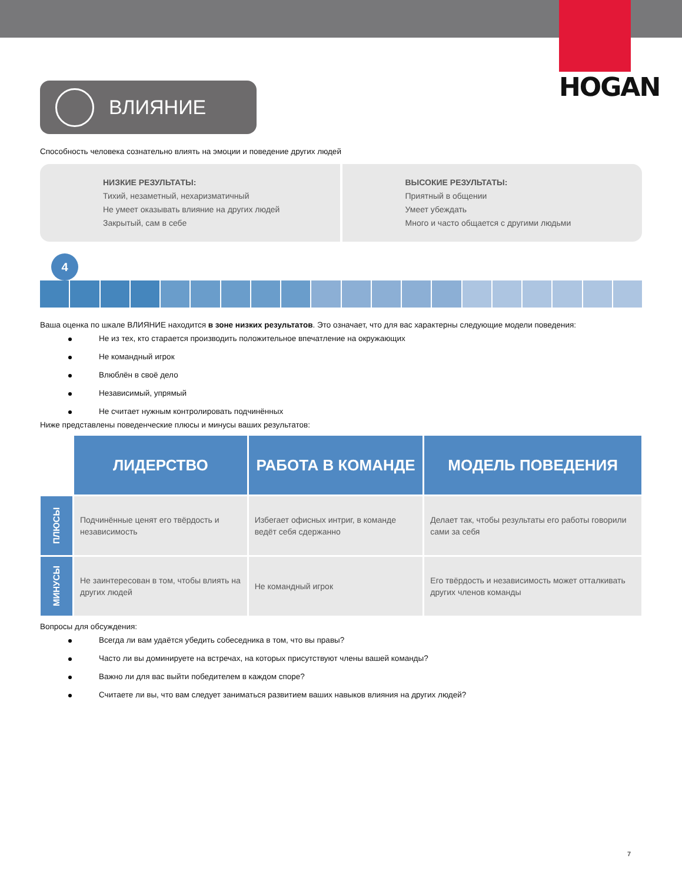HOGAN
ВЛИЯНИЕ
Способность человека сознательно влиять на эмоции и поведение других людей
НИЗКИЕ РЕЗУЛЬТАТЫ:
Тихий, незаметный, нехаризматичный
Не умеет оказывать влияние на других людей
Закрытый, сам в себе
ВЫСОКИЕ РЕЗУЛЬТАТЫ:
Приятный в общении
Умеет убеждать
Много и часто общается с другими людьми
4
Ваша оценка по шкале ВЛИЯНИЕ находится в зоне низких результатов. Это означает, что для вас характерны следующие модели поведения:
Не из тех, кто старается производить положительное впечатление на окружающих
Не командный игрок
Влюблён в своё дело
Независимый, упрямый
Не считает нужным контролировать подчинённых
Ниже представлены поведенческие плюсы и минусы ваших результатов:
| | ЛИДЕРСТВО | РАБОТА В КОМАНДЕ | МОДЕЛЬ ПОВЕДЕНИЯ |
| ПЛЮСЫ | Подчинённые ценят его твёрдость и независимость | Избегает офисных интриг, в команде ведёт себя сдержанно | Делает так, чтобы результаты его работы говорили сами за себя |
| МИНУСЫ | Не заинтересован в том, чтобы влиять на других людей | Не командный игрок | Его твёрдость и независимость может отталкивать других членов команды |
Вопросы для обсуждения:
Всегда ли вам удаётся убедить собеседника в том, что вы правы?
Часто ли вы доминируете на встречах, на которых присутствуют члены вашей команды?
Важно ли для вас выйти победителем в каждом споре?
Считаете ли вы, что вам следует заниматься развитием ваших навыков влияния на других людей?
7